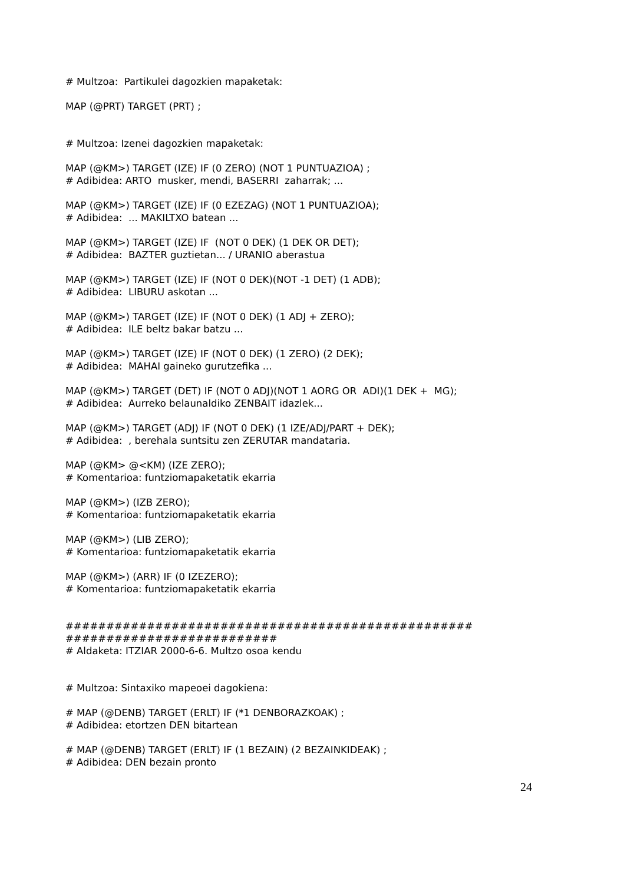# Multzoa: Partikulei dagozkien mapaketak:
MAP (@PRT) TARGET (PRT) ;
# Multzoa: Izenei dagozkien mapaketak:
MAP (@KM>) TARGET (IZE) IF (0 ZERO) (NOT 1 PUNTUAZIOA) ;
# Adibidea: ARTO musker, mendi, BASERRI zaharrak; ...
MAP (@KM>) TARGET (IZE) IF (0 EZEZAG) (NOT 1 PUNTUAZIOA);
# Adibidea: ... MAKILTXO batean ...
MAP (@KM>) TARGET (IZE) IF (NOT 0 DEK) (1 DEK OR DET);
# Adibidea: BAZTER guztietan... / URANIO aberastua
MAP (@KM>) TARGET (IZE) IF (NOT 0 DEK)(NOT -1 DET) (1 ADB);
# Adibidea: LIBURU askotan ...
MAP (@KM>) TARGET (IZE) IF (NOT 0 DEK) (1 ADJ + ZERO);
# Adibidea: ILE beltz bakar batzu ...
MAP (@KM>) TARGET (IZE) IF (NOT 0 DEK) (1 ZERO) (2 DEK);
# Adibidea: MAHAI gaineko gurutzefika ...
MAP (@KM>) TARGET (DET) IF (NOT 0 ADJ)(NOT 1 AORG OR ADI)(1 DEK + MG);
# Adibidea: Aurreko belaunaldiko ZENBAIT idazlek...
MAP (@KM>) TARGET (ADJ) IF (NOT 0 DEK) (1 IZE/ADJ/PART + DEK);
# Adibidea: , berehala suntsitu zen ZERUTAR mandataria.
MAP (@KM> @<KM) (IZE ZERO);
# Komentarioa: funtziomapaketatik ekarria
MAP (@KM>) (IZB ZERO);
# Komentarioa: funtziomapaketatik ekarria
MAP (@KM>) (LIB ZERO);
# Komentarioa: funtziomapaketatik ekarria
MAP (@KM>) (ARR) IF (0 IZEZERO);
# Komentarioa: funtziomapaketatik ekarria
##################################################
##########################
# Aldaketa: ITZIAR 2000-6-6. Multzo osoa kendu
# Multzoa: Sintaxiko mapeoei dagokiena:
# MAP (@DENB) TARGET (ERLT) IF (*1 DENBORAZKOAK) ;
# Adibidea: etortzen DEN bitartean
# MAP (@DENB) TARGET (ERLT) IF (1 BEZAIN) (2 BEZAINKIDEAK) ;
# Adibidea: DEN bezain pronto
24